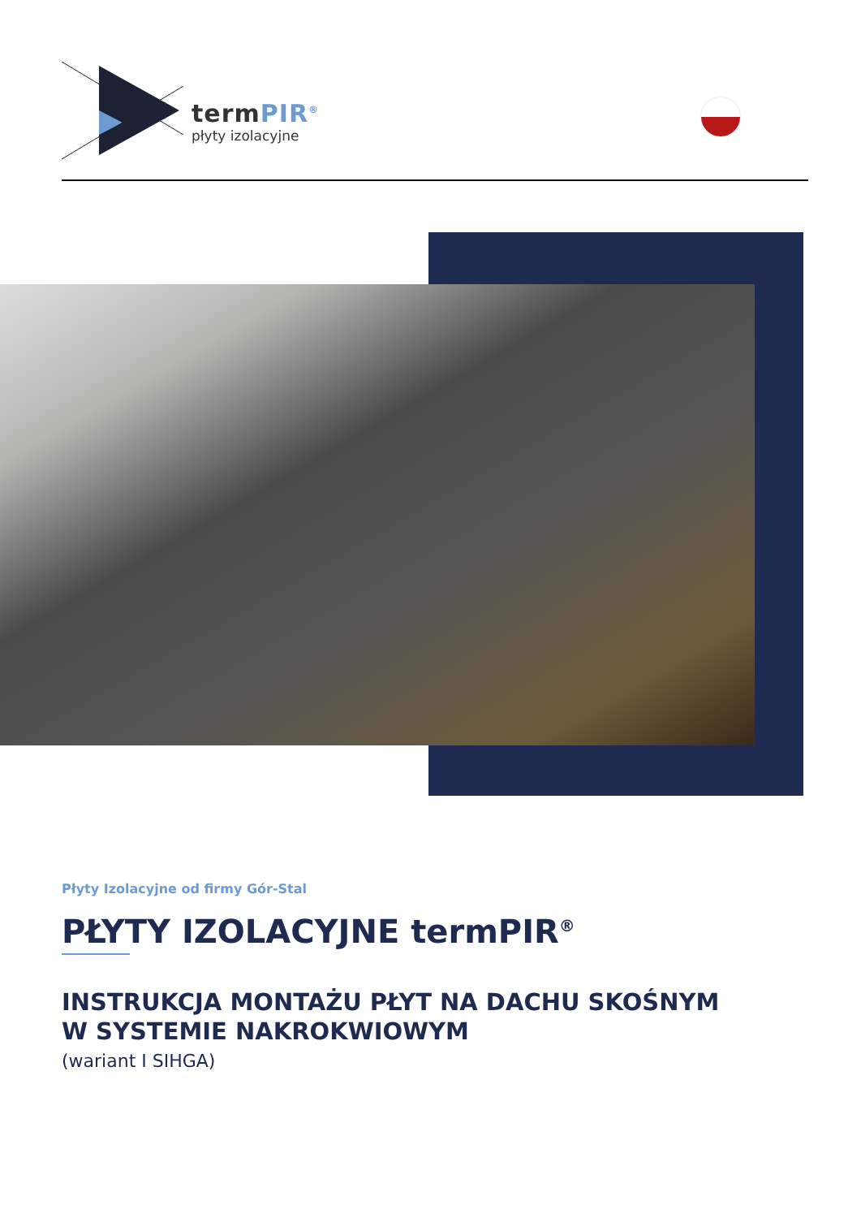termPIR<sup>®</sup>
płyty izolacyjne
Płyty Izolacyjne od firmy Gór-Stal
PŁYTY IZOLACYJNE termPIR<sup>®</sup>
INSTRUKCJA MONTAŻU PŁYT NA DACHU SKOŚNYM
W SYSTEMIE NAKROKWIOWYM
(wariant I SIHGA)